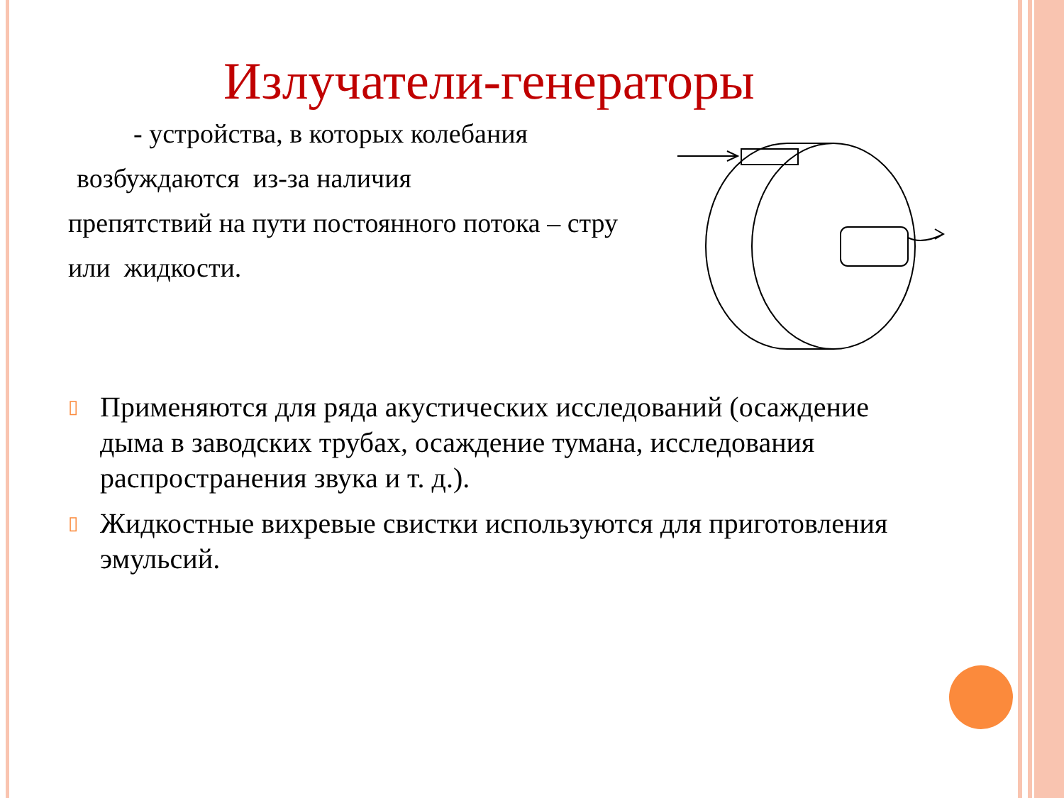Излучатели-генераторы
- устройства, в которых колебания
возбуждаются из-за наличия
препятствий на пути постоянного потока – стру
или жидкости.
▯ Применяются для ряда акустических исследований (осаждение дыма в заводских трубах, осаждение тумана, исследования распространения звука и т. д.).
▯ Жидкостные вихревые свистки используются для приготовления эмульсий.